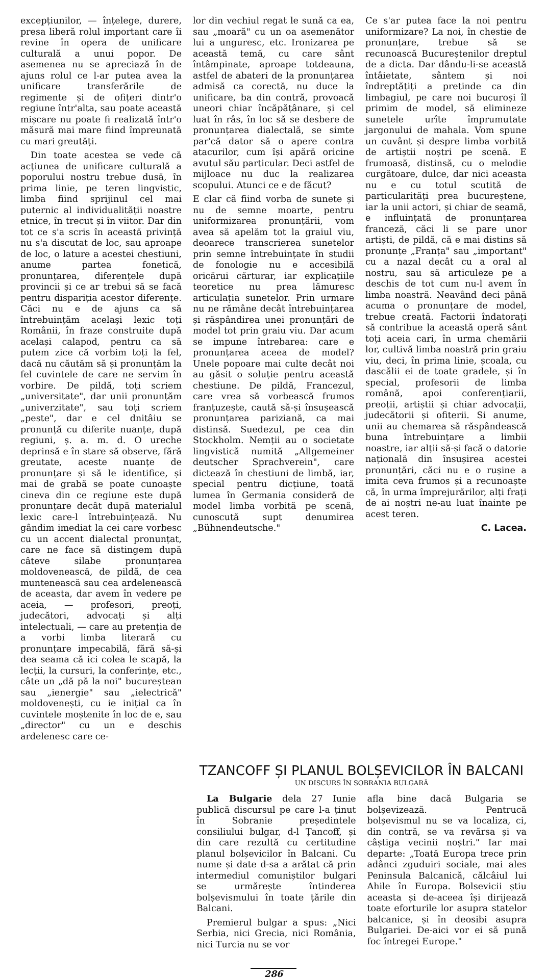excepțiunilor, — înțelege, durere, presa liberă rolul important care îi revine în opera de unificare culturală a unui popor. De asemenea nu se apreciază în de ajuns rolul ce l-ar putea avea la unificare transferările de regimente și de ofițeri dintr'o regiune într'alta, sau poate această mișcare nu poate fi realizată într'o măsură mai mare fiind împreunată cu mari greutăți.
Din toate acestea se vede că acțiunea de unificare culturală a poporului nostru trebue dusă, în prima linie, pe teren lingvistic, limba fiind sprijinul cel mai puternic al individualității noastre etnice, în trecut și în viitor. Dar din tot ce s'a scris în această privință nu s'a discutat de loc, sau aproape de loc, o lature a acestei chestiuni, anume partea fonetică, pronunțarea, diferențele după provincii și ce ar trebui să se facă pentru dispariția acestor diferențe. Căci nu e de ajuns ca să întrebuințăm acelaşi lexic toți Românii, în fraze construite după același calapod, pentru ca să putem zice că vorbim toți la fel, dacă nu căutăm să și pronunțăm la fel cuvintele de care ne servim în vorbire. De pildă, toți scriem „universitate", dar unii pronunțăm „univerzitate", sau toți scriem „peste", dar e cel dnitâiu se pronunță cu diferite nuanțe, după regiuni, ș. a. m. d. O ureche deprinsă e în stare să observe, fără greutate, aceste nuanțe de pronunțare și să le identifice, și mai de grabă se poate cunoaște cineva din ce regiune este după pronunțare decât după materialul lexic care-l întrebuințează. Nu gândim imediat la cei care vorbesc cu un accent dialectal pronunțat, care ne face să distingem după câteve silabe pronunțarea moldovenească, de pildă, de cea muntenească sau cea ardelenească de aceasta, dar avem în vedere pe aceia, — profesori, preoți, judecători, advocați și alți intelectuali, — care au pretenția de a vorbi limba literară cu pronunțare impecabilă, fără să-și dea seama că ici colea le scapă, la lecții, la cursuri, la conferințe, etc., câte un „dă pă la noi" bucureștean sau „ienergie" sau „ielectrică" moldovenești, cu ie inițial ca în cuvintele moștenite în loc de e, sau „director" cu un e deschis ardelenesc care ce-
lor din vechiul regat le sună ca ea, sau „moară" cu un oa asemenător lui a unguresc, etc. Ironizarea pe această temă, cu care sânt întâmpinate, aproape totdeauna, astfel de abateri de la pronunțarea admisă ca corectă, nu duce la unificare, ba din contră, provoacă uneori chiar încăpățânare, și cel luat în râs, în loc să se desbere de pronunțarea dialectală, se simte par'că dator să o apere contra atacurilor, cum își apără oricine avutul său particular. Deci astfel de mijloace nu duc la realizarea scopului. Atunci ce e de făcut?
E clar că fiind vorba de sunete și nu de semne moarte, pentru uniformizarea pronunțării, vom avea să apelăm tot la graiul viu, deoarece transcrierea sunetelor prin semne întrebuințate în studii de fonologie nu e accesibilă oricărui cărturar, iar explicațiile teoretice nu prea lămuresc articulația sunetelor. Prin urmare nu ne rămâne decât întrebuințarea și răspândirea unei pronunțări de model tot prin graiu viu. Dar acum se impune întrebarea: care e pronunțarea aceea de model? Unele popoare mai culte decât noi au găsit o soluție pentru această chestiune. De pildă, Francezul, care vrea să vorbească frumos franțuzește, caută să-și însușească pronunțarea pariziană, ca mai distinsă. Suedezul, pe cea din Stockholm. Nemții au o societate lingvistică numită „Allgemeiner deutscher Sprachverein", care dictează în chestiuni de limbă, iar, special pentru dicțiune, toată lumea în Germania consideră de model limba vorbită pe scenă, cunoscută supt denumirea „Bühnendeutsche."
Ce s'ar putea face la noi pentru uniformizare? La noi, în chestie de pronunțare, trebue să se recunoască Bucureștenilor dreptul de a dicta. Dar dându-li-se această întâietate, sântem și noi îndreptățiți a pretinde ca din limbagiul, pe care noi bucuroși îl primim de model, să elimineze sunetele urîte împrumutate jargonului de mahala. Vom spune un cuvânt și despre limba vorbită de artiștii noștri pe scenă. E frumoasă, distinsă, cu o melodie curgătoare, dulce, dar nici aceasta nu e cu totul scutită de particularități prea bucureștene, iar la unii actori, și chiar de seamă, e influințată de pronunțarea franceză, căci li se pare unor artiști, de pildă, că e mai distins să pronunțe „Franța" sau „important" cu a nazal decât cu a oral al nostru, sau să articuleze pe a deschis de tot cum nu-l avem în limba noastră. Neavând deci până acuma o pronunțare de model, trebue creată. Factorii îndatorați să contribue la această operă sânt toți aceia cari, în urma chemării lor, cultivă limba noastră prin graiu viu, deci, în prima linie, școala, cu dascălii ei de toate gradele, și în special, profesorii de limba română, apoi conferențiarii, preoții, artiștii și chiar advocații, judecătorii și ofiterii. Si anume, unii au chemarea să răspândească buna întrebuințare a limbii noastre, iar alții să-și facă o datorie națională din însușirea acestei pronunțări, căci nu e o rușine a imita ceva frumos și a recunoaște că, în urma împrejurărilor, alți frați de ai noștri ne-au luat înainte pe acest teren.
C. Lacea.
TZANCOFF ȘI PLANUL BOLȘEVICILOR ÎN BALCANI
UN DISCURS ÎN SOBRANIA BULGARĂ
La Bulgarie dela 27 Iunie publică discursul pe care l-a ținut în Sobranie președintele consiliului bulgar, d-l Țancoff, și din care rezultă cu certitudine planul bolșevicilor în Balcani. Cu nume și date d-sa a arătat că prin intermediul comuniștilor bulgari se urmărește întinderea bolșevismului în toate țările din Balcani.
Premierul bulgar a spus: „Nici Serbia, nici Grecia, nici România, nici Turcia nu se vor
afla bine dacă Bulgaria se bolșevizează. Pentrucă bolșevismul nu se va localiza, ci, din contră, se va revărsa și va câștiga vecinii noștri." Iar mai departe: „Toată Europa trece prin adânci zguduiri sociale, mai ales Peninsula Balcanică, călcâiul lui Ahile în Europa. Bolsevicii știu aceasta și de-aceea își dirijează toate eforturile lor asupra statelor balcanice, și în deosibi asupra Bulgariei. De-aici vor ei să pună foc întregei Europe."
286